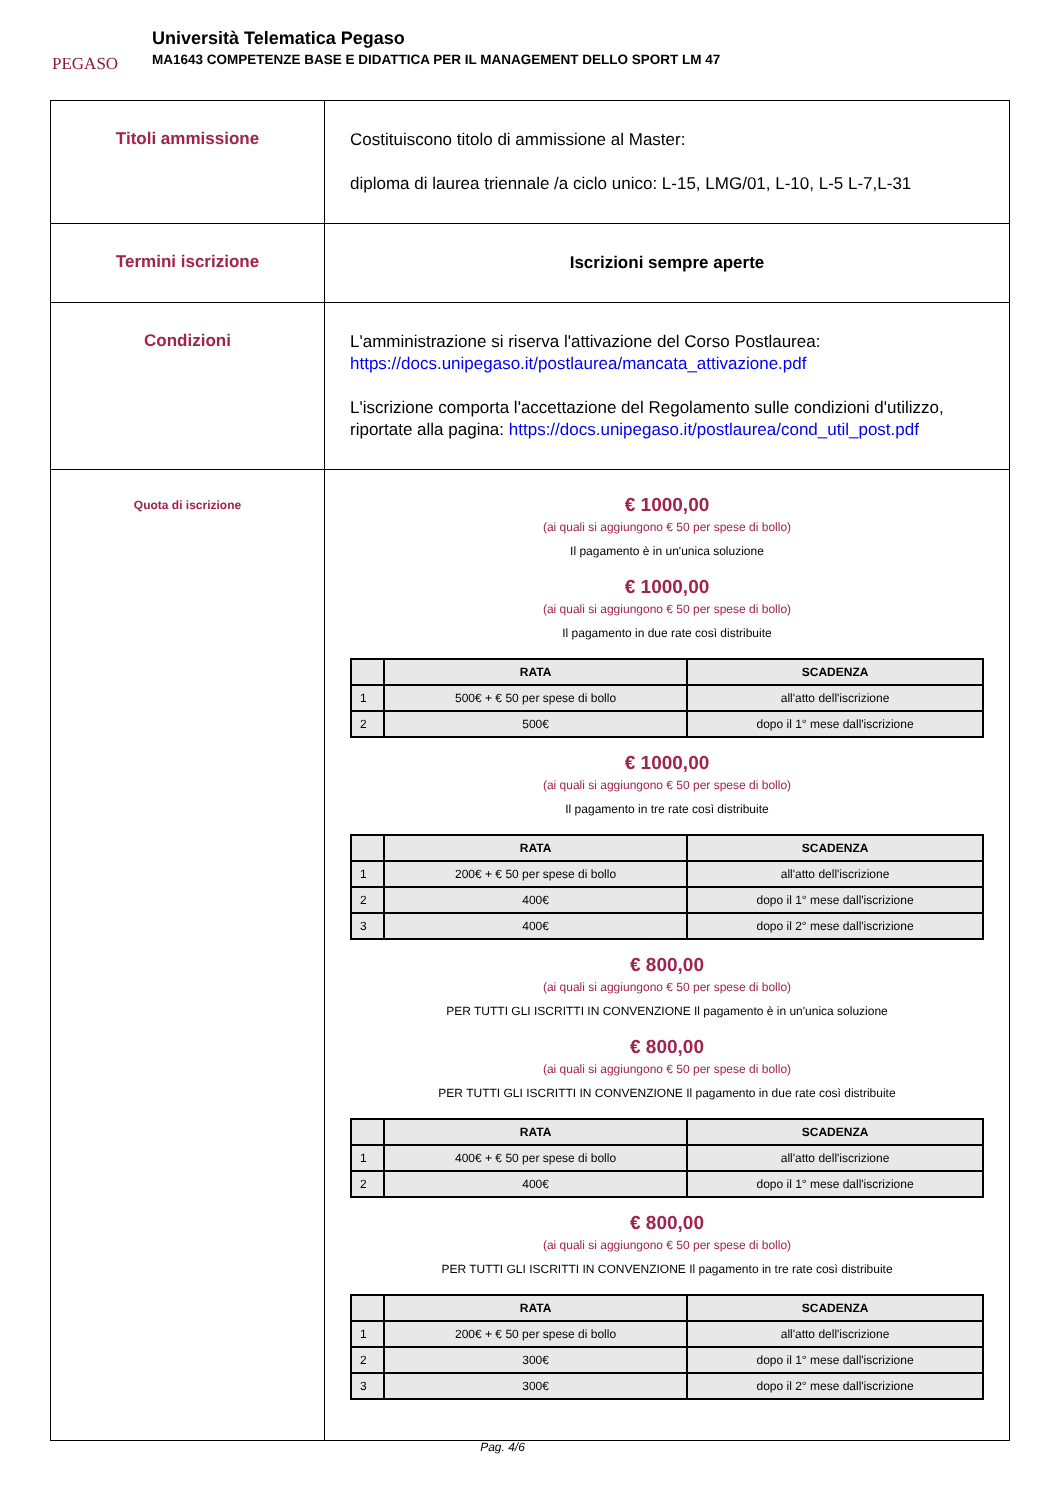PEGASO
Università Telematica Pegaso
MA1643 COMPETENZE BASE E DIDATTICA PER IL MANAGEMENT DELLO SPORT LM 47
| Titoli ammissione | Costituiscono titolo di ammissione al Master: diploma di laurea triennale /a ciclo unico: L-15, LMG/01, L-10, L-5 L-7,L-31 |
| Termini iscrizione | Iscrizioni sempre aperte |
| Condizioni | L'amministrazione si riserva l'attivazione del Corso Postlaurea: https://docs.unipegaso.it/postlaurea/mancata_attivazione.pdf L'iscrizione comporta l'accettazione del Regolamento sulle condizioni d'utilizzo, riportate alla pagina: https://docs.unipegaso.it/postlaurea/cond_util_post.pdf |
| Quota di iscrizione | € 1000,00 (ai quali si aggiungono € 50 per spese di bollo) Il pagamento è in un'unica soluzione € 1000,00 (ai quali si aggiungono € 50 per spese di bollo) Il pagamento in due rate così distribuite / / RATA / SCADENZA / / --- / --- / --- / / 1 / 500€ + € 50 per spese di bollo / all'atto dell'iscrizione / / 2 / 500€ / dopo il 1° mese dall'iscrizione / € 1000,00 (ai quali si aggiungono € 50 per spese di bollo) Il pagamento in tre rate così distribuite / / RATA / SCADENZA / / --- / --- / --- / / 1 / 200€ + € 50 per spese di bollo / all'atto dell'iscrizione / / 2 / 400€ / dopo il 1° mese dall'iscrizione / / 3 / 400€ / dopo il 2° mese dall'iscrizione / € 800,00 (ai quali si aggiungono € 50 per spese di bollo) PER TUTTI GLI ISCRITTI IN CONVENZIONE Il pagamento è in un'unica soluzione € 800,00 (ai quali si aggiungono € 50 per spese di bollo) PER TUTTI GLI ISCRITTI IN CONVENZIONE Il pagamento in due rate così distribuite / / RATA / SCADENZA / / --- / --- / --- / / 1 / 400€ + € 50 per spese di bollo / all'atto dell'iscrizione / / 2 / 400€ / dopo il 1° mese dall'iscrizione / € 800,00 (ai quali si aggiungono € 50 per spese di bollo) PER TUTTI GLI ISCRITTI IN CONVENZIONE Il pagamento in tre rate così distribuite / / RATA / SCADENZA / / --- / --- / --- / / 1 / 200€ + € 50 per spese di bollo / all'atto dell'iscrizione / / 2 / 300€ / dopo il 1° mese dall'iscrizione / / 3 / 300€ / dopo il 2° mese dall'iscrizione / |
Pag. 4/6